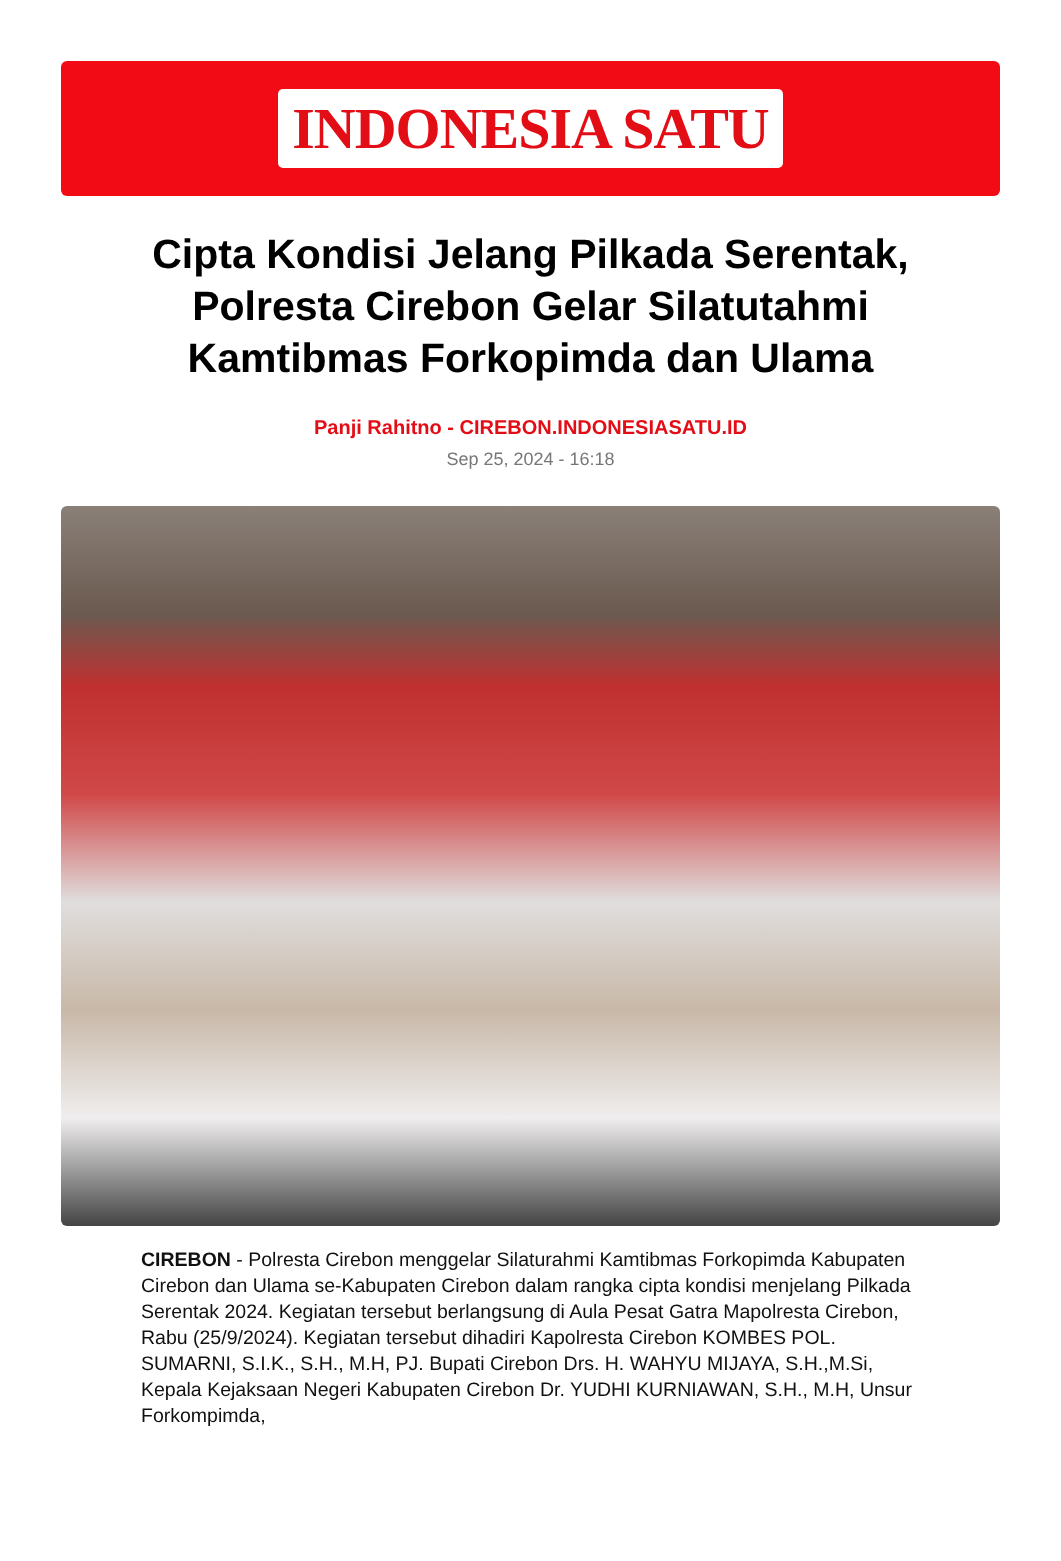INDONESIA SATU
Cipta Kondisi Jelang Pilkada Serentak, Polresta Cirebon Gelar Silatutahmi Kamtibmas Forkopimda dan Ulama
Panji Rahitno - CIREBON.INDONESIASATU.ID
Sep 25, 2024 - 16:18
CIREBON - Polresta Cirebon menggelar Silaturahmi Kamtibmas Forkopimda Kabupaten Cirebon dan Ulama se-Kabupaten Cirebon dalam rangka cipta kondisi menjelang Pilkada Serentak 2024. Kegiatan tersebut berlangsung di Aula Pesat Gatra Mapolresta Cirebon, Rabu (25/9/2024). Kegiatan tersebut dihadiri Kapolresta Cirebon KOMBES POL. SUMARNI, S.I.K., S.H., M.H, PJ. Bupati Cirebon Drs. H. WAHYU MIJAYA, S.H.,M.Si, Kepala Kejaksaan Negeri Kabupaten Cirebon Dr. YUDHI KURNIAWAN, S.H., M.H, Unsur Forkompimda,